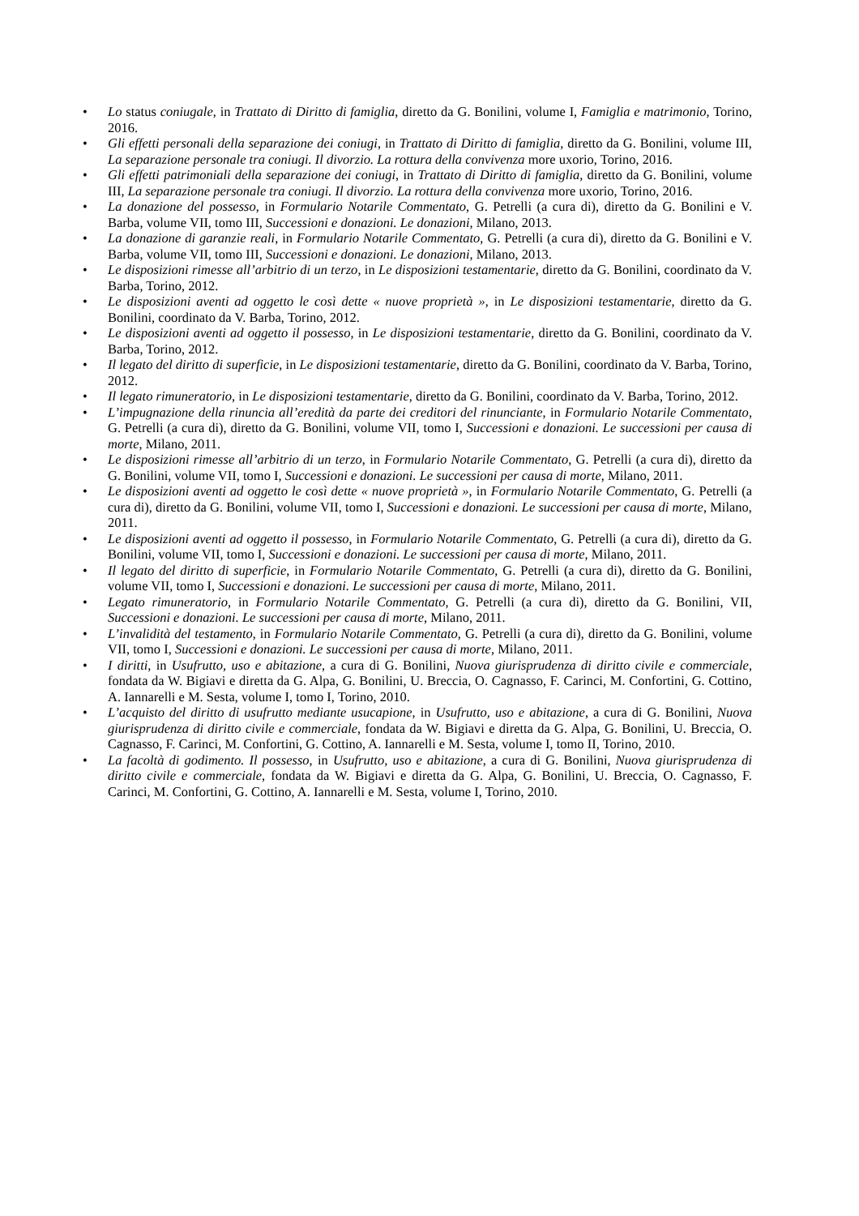• Lo status coniugale, in Trattato di Diritto di famiglia, diretto da G. Bonilini, volume I, Famiglia e matrimonio, Torino, 2016.
• Gli effetti personali della separazione dei coniugi, in Trattato di Diritto di famiglia, diretto da G. Bonilini, volume III, La separazione personale tra coniugi. Il divorzio. La rottura della convivenza more uxorio, Torino, 2016.
• Gli effetti patrimoniali della separazione dei coniugi, in Trattato di Diritto di famiglia, diretto da G. Bonilini, volume III, La separazione personale tra coniugi. Il divorzio. La rottura della convivenza more uxorio, Torino, 2016.
• La donazione del possesso, in Formulario Notarile Commentato, G. Petrelli (a cura di), diretto da G. Bonilini e V. Barba, volume VII, tomo III, Successioni e donazioni. Le donazioni, Milano, 2013.
• La donazione di garanzie reali, in Formulario Notarile Commentato, G. Petrelli (a cura di), diretto da G. Bonilini e V. Barba, volume VII, tomo III, Successioni e donazioni. Le donazioni, Milano, 2013.
• Le disposizioni rimesse all’arbitrio di un terzo, in Le disposizioni testamentarie, diretto da G. Bonilini, coordinato da V. Barba, Torino, 2012.
• Le disposizioni aventi ad oggetto le così dette « nuove proprietà », in Le disposizioni testamentarie, diretto da G. Bonilini, coordinato da V. Barba, Torino, 2012.
• Le disposizioni aventi ad oggetto il possesso, in Le disposizioni testamentarie, diretto da G. Bonilini, coordinato da V. Barba, Torino, 2012.
• Il legato del diritto di superficie, in Le disposizioni testamentarie, diretto da G. Bonilini, coordinato da V. Barba, Torino, 2012.
• Il legato rimuneratorio, in Le disposizioni testamentarie, diretto da G. Bonilini, coordinato da V. Barba, Torino, 2012.
• L’impugnazione della rinuncia all’eredità da parte dei creditori del rinunciante, in Formulario Notarile Commentato, G. Petrelli (a cura di), diretto da G. Bonilini, volume VII, tomo I, Successioni e donazioni. Le successioni per causa di morte, Milano, 2011.
• Le disposizioni rimesse all’arbitrio di un terzo, in Formulario Notarile Commentato, G. Petrelli (a cura di), diretto da G. Bonilini, volume VII, tomo I, Successioni e donazioni. Le successioni per causa di morte, Milano, 2011.
• Le disposizioni aventi ad oggetto le così dette « nuove proprietà », in Formulario Notarile Commentato, G. Petrelli (a cura di), diretto da G. Bonilini, volume VII, tomo I, Successioni e donazioni. Le successioni per causa di morte, Milano, 2011.
• Le disposizioni aventi ad oggetto il possesso, in Formulario Notarile Commentato, G. Petrelli (a cura di), diretto da G. Bonilini, volume VII, tomo I, Successioni e donazioni. Le successioni per causa di morte, Milano, 2011.
• Il legato del diritto di superficie, in Formulario Notarile Commentato, G. Petrelli (a cura di), diretto da G. Bonilini, volume VII, tomo I, Successioni e donazioni. Le successioni per causa di morte, Milano, 2011.
• Legato rimuneratorio, in Formulario Notarile Commentato, G. Petrelli (a cura di), diretto da G. Bonilini, VII, Successioni e donazioni. Le successioni per causa di morte, Milano, 2011.
• L’invalidità del testamento, in Formulario Notarile Commentato, G. Petrelli (a cura di), diretto da G. Bonilini, volume VII, tomo I, Successioni e donazioni. Le successioni per causa di morte, Milano, 2011.
• I diritti, in Usufrutto, uso e abitazione, a cura di G. Bonilini, Nuova giurisprudenza di diritto civile e commerciale, fondata da W. Bigiavi e diretta da G. Alpa, G. Bonilini, U. Breccia, O. Cagnasso, F. Carinci, M. Confortini, G. Cottino, A. Iannarelli e M. Sesta, volume I, tomo I, Torino, 2010.
• L’acquisto del diritto di usufrutto mediante usucapione, in Usufrutto, uso e abitazione, a cura di G. Bonilini, Nuova giurisprudenza di diritto civile e commerciale, fondata da W. Bigiavi e diretta da G. Alpa, G. Bonilini, U. Breccia, O. Cagnasso, F. Carinci, M. Confortini, G. Cottino, A. Iannarelli e M. Sesta, volume I, tomo II, Torino, 2010.
• La facoltà di godimento. Il possesso, in Usufrutto, uso e abitazione, a cura di G. Bonilini, Nuova giurisprudenza di diritto civile e commerciale, fondata da W. Bigiavi e diretta da G. Alpa, G. Bonilini, U. Breccia, O. Cagnasso, F. Carinci, M. Confortini, G. Cottino, A. Iannarelli e M. Sesta, volume I, Torino, 2010.